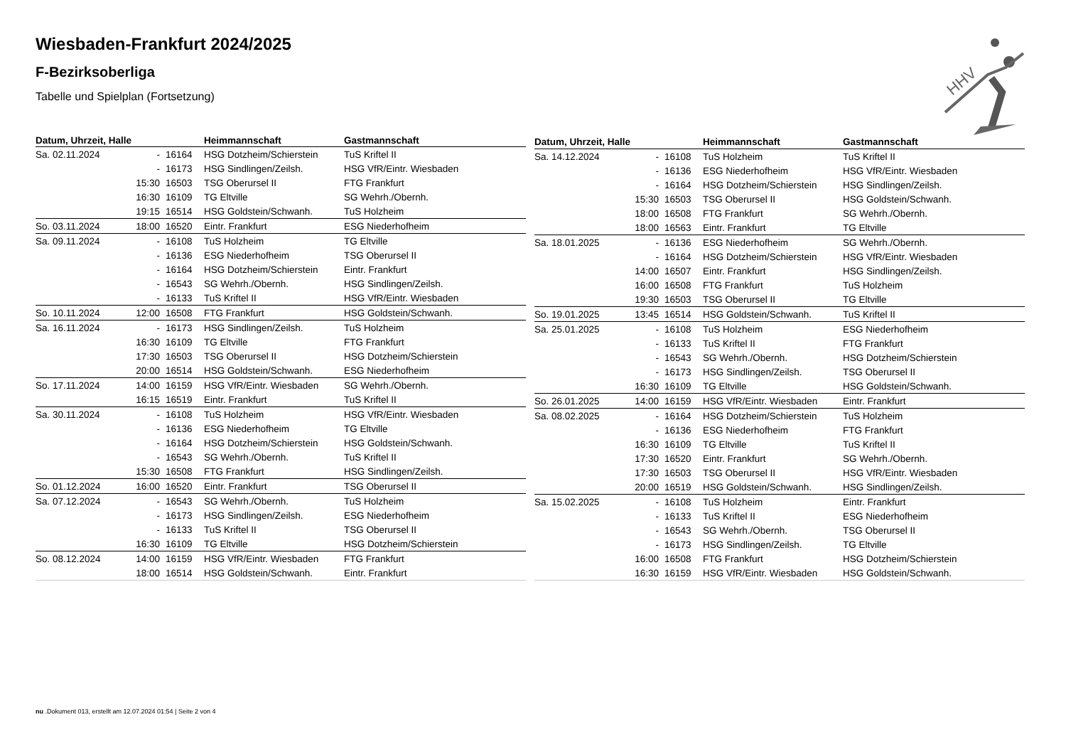Wiesbaden-Frankfurt 2024/2025
F-Bezirksoberliga
Tabelle und Spielplan (Fortsetzung)
| Datum, Uhrzeit, Halle | | | Heimmannschaft | Gastmannschaft |
| --- | --- | --- | --- | --- |
| Sa. 02.11.2024 | - | 16164 | HSG Dotzheim/Schierstein | TuS Kriftel II |
| | - | 16173 | HSG Sindlingen/Zeilsh. | HSG VfR/Eintr. Wiesbaden |
| | 15:30 | 16503 | TSG Oberursel II | FTG Frankfurt |
| | 16:30 | 16109 | TG Eltville | SG Wehrh./Obernh. |
| | 19:15 | 16514 | HSG Goldstein/Schwanh. | TuS Holzheim |
| So. 03.11.2024 | 18:00 | 16520 | Eintr. Frankfurt | ESG Niederhofheim |
| Sa. 09.11.2024 | - | 16108 | TuS Holzheim | TG Eltville |
| | - | 16136 | ESG Niederhofheim | TSG Oberursel II |
| | - | 16164 | HSG Dotzheim/Schierstein | Eintr. Frankfurt |
| | - | 16543 | SG Wehrh./Obernh. | HSG Sindlingen/Zeilsh. |
| | - | 16133 | TuS Kriftel II | HSG VfR/Eintr. Wiesbaden |
| So. 10.11.2024 | 12:00 | 16508 | FTG Frankfurt | HSG Goldstein/Schwanh. |
| Sa. 16.11.2024 | - | 16173 | HSG Sindlingen/Zeilsh. | TuS Holzheim |
| | 16:30 | 16109 | TG Eltville | FTG Frankfurt |
| | 17:30 | 16503 | TSG Oberursel II | HSG Dotzheim/Schierstein |
| | 20:00 | 16514 | HSG Goldstein/Schwanh. | ESG Niederhofheim |
| So. 17.11.2024 | 14:00 | 16159 | HSG VfR/Eintr. Wiesbaden | SG Wehrh./Obernh. |
| | 16:15 | 16519 | Eintr. Frankfurt | TuS Kriftel II |
| Sa. 30.11.2024 | - | 16108 | TuS Holzheim | HSG VfR/Eintr. Wiesbaden |
| | - | 16136 | ESG Niederhofheim | TG Eltville |
| | - | 16164 | HSG Dotzheim/Schierstein | HSG Goldstein/Schwanh. |
| | - | 16543 | SG Wehrh./Obernh. | TuS Kriftel II |
| | 15:30 | 16508 | FTG Frankfurt | HSG Sindlingen/Zeilsh. |
| So. 01.12.2024 | 16:00 | 16520 | Eintr. Frankfurt | TSG Oberursel II |
| Sa. 07.12.2024 | - | 16543 | SG Wehrh./Obernh. | TuS Holzheim |
| | - | 16173 | HSG Sindlingen/Zeilsh. | ESG Niederhofheim |
| | - | 16133 | TuS Kriftel II | TSG Oberursel II |
| | 16:30 | 16109 | TG Eltville | HSG Dotzheim/Schierstein |
| So. 08.12.2024 | 14:00 | 16159 | HSG VfR/Eintr. Wiesbaden | FTG Frankfurt |
| | 18:00 | 16514 | HSG Goldstein/Schwanh. | Eintr. Frankfurt |
| Datum, Uhrzeit, Halle | | | Heimmannschaft | Gastmannschaft |
| --- | --- | --- | --- | --- |
| Sa. 14.12.2024 | - | 16108 | TuS Holzheim | TuS Kriftel II |
| | - | 16136 | ESG Niederhofheim | HSG VfR/Eintr. Wiesbaden |
| | - | 16164 | HSG Dotzheim/Schierstein | HSG Sindlingen/Zeilsh. |
| | 15:30 | 16503 | TSG Oberursel II | HSG Goldstein/Schwanh. |
| | 18:00 | 16508 | FTG Frankfurt | SG Wehrh./Obernh. |
| | 18:00 | 16563 | Eintr. Frankfurt | TG Eltville |
| Sa. 18.01.2025 | - | 16136 | ESG Niederhofheim | SG Wehrh./Obernh. |
| | - | 16164 | HSG Dotzheim/Schierstein | HSG VfR/Eintr. Wiesbaden |
| | 14:00 | 16507 | Eintr. Frankfurt | HSG Sindlingen/Zeilsh. |
| | 16:00 | 16508 | FTG Frankfurt | TuS Holzheim |
| | 19:30 | 16503 | TSG Oberursel II | TG Eltville |
| So. 19.01.2025 | 13:45 | 16514 | HSG Goldstein/Schwanh. | TuS Kriftel II |
| Sa. 25.01.2025 | - | 16108 | TuS Holzheim | ESG Niederhofheim |
| | - | 16133 | TuS Kriftel II | FTG Frankfurt |
| | - | 16543 | SG Wehrh./Obernh. | HSG Dotzheim/Schierstein |
| | - | 16173 | HSG Sindlingen/Zeilsh. | TSG Oberursel II |
| | 16:30 | 16109 | TG Eltville | HSG Goldstein/Schwanh. |
| So. 26.01.2025 | 14:00 | 16159 | HSG VfR/Eintr. Wiesbaden | Eintr. Frankfurt |
| Sa. 08.02.2025 | - | 16164 | HSG Dotzheim/Schierstein | TuS Holzheim |
| | - | 16136 | ESG Niederhofheim | FTG Frankfurt |
| | 16:30 | 16109 | TG Eltville | TuS Kriftel II |
| | 17:30 | 16520 | Eintr. Frankfurt | SG Wehrh./Obernh. |
| | 17:30 | 16503 | TSG Oberursel II | HSG VfR/Eintr. Wiesbaden |
| | 20:00 | 16519 | HSG Goldstein/Schwanh. | HSG Sindlingen/Zeilsh. |
| Sa. 15.02.2025 | - | 16108 | TuS Holzheim | Eintr. Frankfurt |
| | - | 16133 | TuS Kriftel II | ESG Niederhofheim |
| | - | 16543 | SG Wehrh./Obernh. | TSG Oberursel II |
| | - | 16173 | HSG Sindlingen/Zeilsh. | TG Eltville |
| | 16:00 | 16508 | FTG Frankfurt | HSG Dotzheim/Schierstein |
| | 16:30 | 16159 | HSG VfR/Eintr. Wiesbaden | HSG Goldstein/Schwanh. |
HHV
nu .Dokument 013, erstellt am 12.07.2024 01:54 | Seite 2 von 4